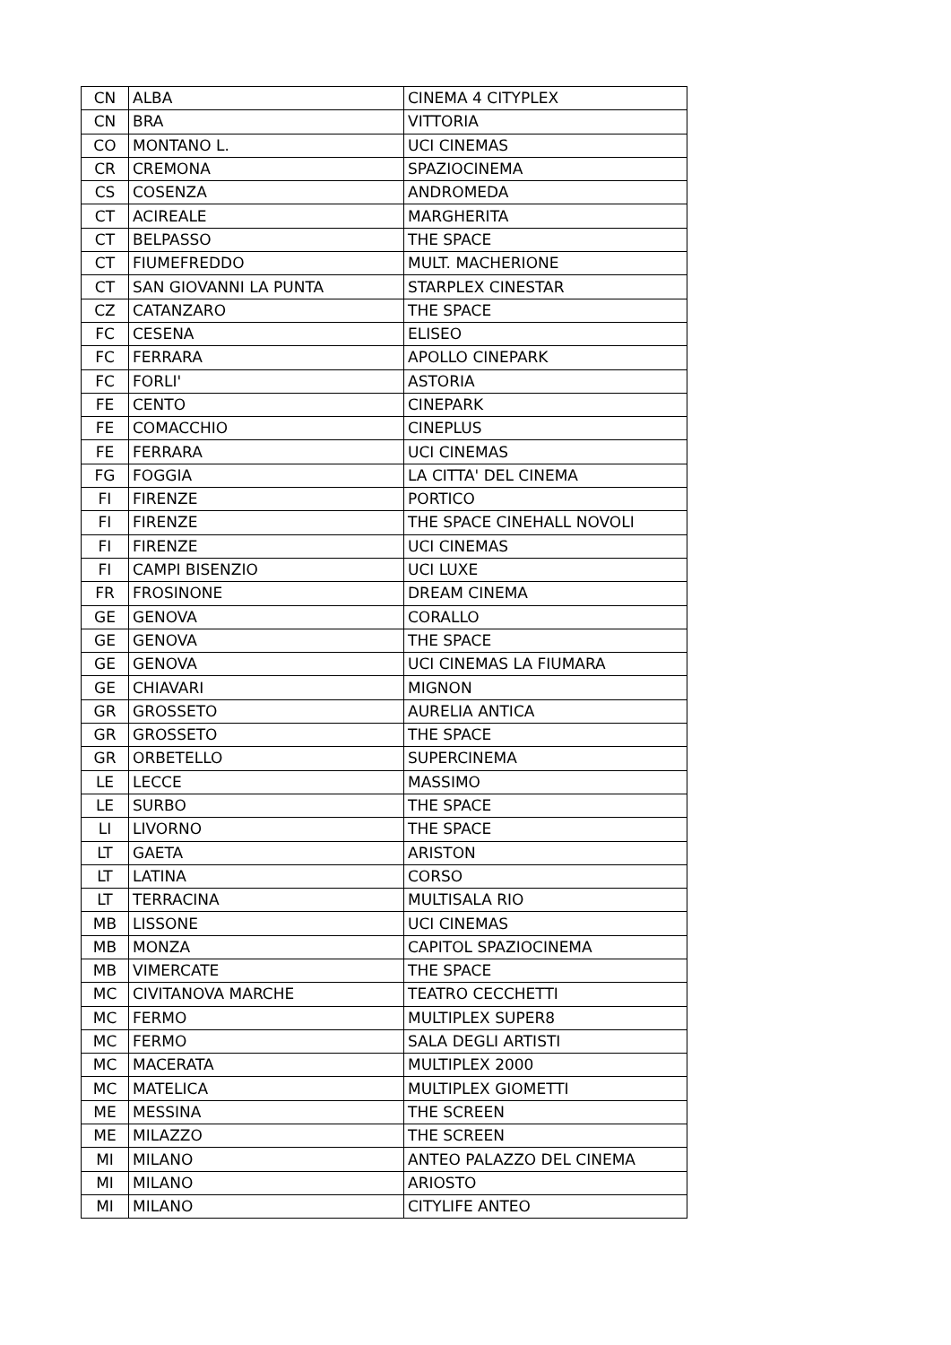| CN | ALBA | CINEMA 4 CITYPLEX |
| CN | BRA | VITTORIA |
| CO | MONTANO L. | UCI CINEMAS |
| CR | CREMONA | SPAZIOCINEMA |
| CS | COSENZA | ANDROMEDA |
| CT | ACIREALE | MARGHERITA |
| CT | BELPASSO | THE SPACE |
| CT | FIUMEFREDDO | MULT. MACHERIONE |
| CT | SAN GIOVANNI LA PUNTA | STARPLEX CINESTAR |
| CZ | CATANZARO | THE SPACE |
| FC | CESENA | ELISEO |
| FC | FERRARA | APOLLO CINEPARK |
| FC | FORLI' | ASTORIA |
| FE | CENTO | CINEPARK |
| FE | COMACCHIO | CINEPLUS |
| FE | FERRARA | UCI CINEMAS |
| FG | FOGGIA | LA CITTA' DEL CINEMA |
| FI | FIRENZE | PORTICO |
| FI | FIRENZE | THE SPACE CINEHALL NOVOLI |
| FI | FIRENZE | UCI CINEMAS |
| FI | CAMPI BISENZIO | UCI LUXE |
| FR | FROSINONE | DREAM CINEMA |
| GE | GENOVA | CORALLO |
| GE | GENOVA | THE SPACE |
| GE | GENOVA | UCI CINEMAS LA FIUMARA |
| GE | CHIAVARI | MIGNON |
| GR | GROSSETO | AURELIA ANTICA |
| GR | GROSSETO | THE SPACE |
| GR | ORBETELLO | SUPERCINEMA |
| LE | LECCE | MASSIMO |
| LE | SURBO | THE SPACE |
| LI | LIVORNO | THE SPACE |
| LT | GAETA | ARISTON |
| LT | LATINA | CORSO |
| LT | TERRACINA | MULTISALA RIO |
| MB | LISSONE | UCI CINEMAS |
| MB | MONZA | CAPITOL SPAZIOCINEMA |
| MB | VIMERCATE | THE SPACE |
| MC | CIVITANOVA MARCHE | TEATRO CECCHETTI |
| MC | FERMO | MULTIPLEX SUPER8 |
| MC | FERMO | SALA DEGLI ARTISTI |
| MC | MACERATA | MULTIPLEX 2000 |
| MC | MATELICA | MULTIPLEX GIOMETTI |
| ME | MESSINA | THE SCREEN |
| ME | MILAZZO | THE SCREEN |
| MI | MILANO | ANTEO PALAZZO DEL CINEMA |
| MI | MILANO | ARIOSTO |
| MI | MILANO | CITYLIFE ANTEO |